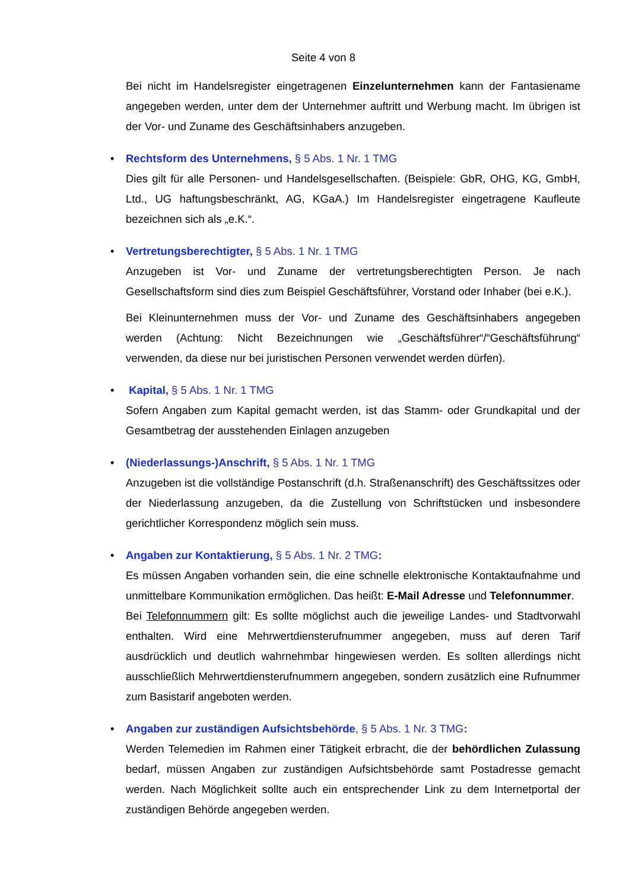Seite 4 von 8
Bei nicht im Handelsregister eingetragenen Einzelunternehmen kann der Fantasiename angegeben werden, unter dem der Unternehmer auftritt und Werbung macht. Im übrigen ist der Vor- und Zuname des Geschäftsinhabers anzugeben.
•
Rechtsform des Unternehmens, § 5 Abs. 1 Nr. 1 TMG
Dies gilt für alle Personen- und Handelsgesellschaften. (Beispiele: GbR, OHG, KG, GmbH, Ltd., UG haftungsbeschränkt, AG, KGaA.) Im Handelsregister eingetragene Kaufleute bezeichnen sich als „e.K.“.
•
Vertretungsberechtigter, § 5 Abs. 1 Nr. 1 TMG
Anzugeben ist Vor- und Zuname der vertretungsberechtigten Person. Je nach Gesellschaftsform sind dies zum Beispiel Geschäftsführer, Vorstand oder Inhaber (bei e.K.).
Bei Kleinunternehmen muss der Vor- und Zuname des Geschäftsinhabers angegeben werden (Achtung: Nicht Bezeichnungen wie „Geschäftsführer“/“Geschäftsführung“ verwenden, da diese nur bei juristischen Personen verwendet werden dürfen).
•
Kapital, § 5 Abs. 1 Nr. 1 TMG
Sofern Angaben zum Kapital gemacht werden, ist das Stamm- oder Grundkapital und der Gesamtbetrag der ausstehenden Einlagen anzugeben
•
(Niederlassungs-)Anschrift, § 5 Abs. 1 Nr. 1 TMG
Anzugeben ist die vollständige Postanschrift (d.h. Straßenanschrift) des Geschäftssitzes oder der Niederlassung anzugeben, da die Zustellung von Schriftstücken und insbesondere gerichtlicher Korrespondenz möglich sein muss.
•
Angaben zur Kontaktierung, § 5 Abs. 1 Nr. 2 TMG:
Es müssen Angaben vorhanden sein, die eine schnelle elektronische Kontaktaufnahme und unmittelbare Kommunikation ermöglichen. Das heißt: E-Mail Adresse und Telefonnummer.
Bei Telefonnummern gilt: Es sollte möglichst auch die jeweilige Landes- und Stadtvorwahl enthalten. Wird eine Mehrwertdiensterufnummer angegeben, muss auf deren Tarif ausdrücklich und deutlich wahrnehmbar hingewiesen werden. Es sollten allerdings nicht ausschließlich Mehrwertdiensterufnummern angegeben, sondern zusätzlich eine Rufnummer zum Basistarif angeboten werden.
•
Angaben zur zuständigen Aufsichtsbehörde, § 5 Abs. 1 Nr. 3 TMG:
Werden Telemedien im Rahmen einer Tätigkeit erbracht, die der behördlichen Zulassung bedarf, müssen Angaben zur zuständigen Aufsichtsbehörde samt Postadresse gemacht werden. Nach Möglichkeit sollte auch ein entsprechender Link zu dem Internetportal der zuständigen Behörde angegeben werden.